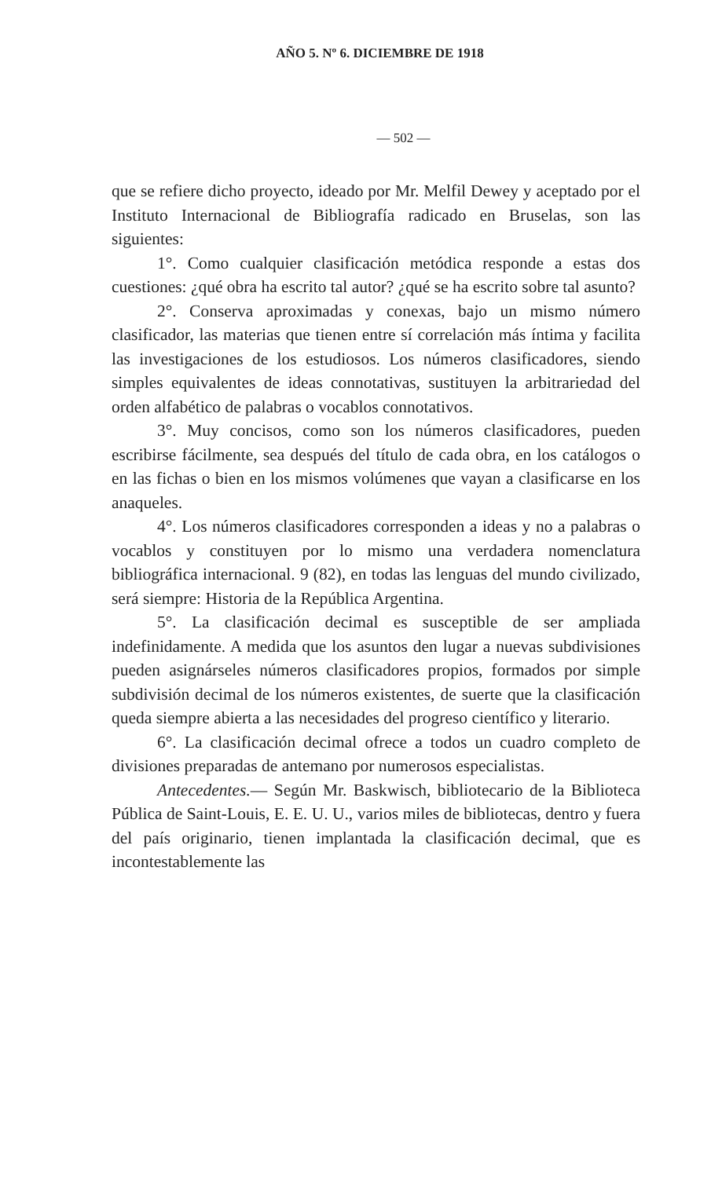AÑO 5. Nº 6. DICIEMBRE DE 1918
— 502 —
que se refiere dicho proyecto, ideado por Mr. Melfil Dewey y aceptado por el Instituto Internacional de Bibliografía radicado en Bruselas, son las siguientes:
1°. Como cualquier clasificación metódica responde a estas dos cuestiones: ¿qué obra ha escrito tal autor? ¿qué se ha escrito sobre tal asunto?
2°. Conserva aproximadas y conexas, bajo un mismo número clasificador, las materias que tienen entre sí correlación más íntima y facilita las investigaciones de los estudiosos. Los números clasificadores, siendo simples equivalentes de ideas connotativas, sustituyen la arbitrariedad del orden alfabético de palabras o vocablos connotativos.
3°. Muy concisos, como son los números clasificadores, pueden escribirse fácilmente, sea después del título de cada obra, en los catálogos o en las fichas o bien en los mismos volúmenes que vayan a clasificarse en los anaqueles.
4°. Los números clasificadores corresponden a ideas y no a palabras o vocablos y constituyen por lo mismo una verdadera nomenclatura bibliográfica internacional. 9 (82), en todas las lenguas del mundo civilizado, será siempre: Historia de la República Argentina.
5°. La clasificación decimal es susceptible de ser ampliada indefinidamente. A medida que los asuntos den lugar a nuevas subdivisiones pueden asignárseles números clasificadores propios, formados por simple subdivisión decimal de los números existentes, de suerte que la clasificación queda siempre abierta a las necesidades del progreso científico y literario.
6°. La clasificación decimal ofrece a todos un cuadro completo de divisiones preparadas de antemano por numerosos especialistas.
Antecedentes.— Según Mr. Baskwisch, bibliotecario de la Biblioteca Pública de Saint-Louis, E. E. U. U., varios miles de bibliotecas, dentro y fuera del país originario, tienen implantada la clasificación decimal, que es incontestablemente las